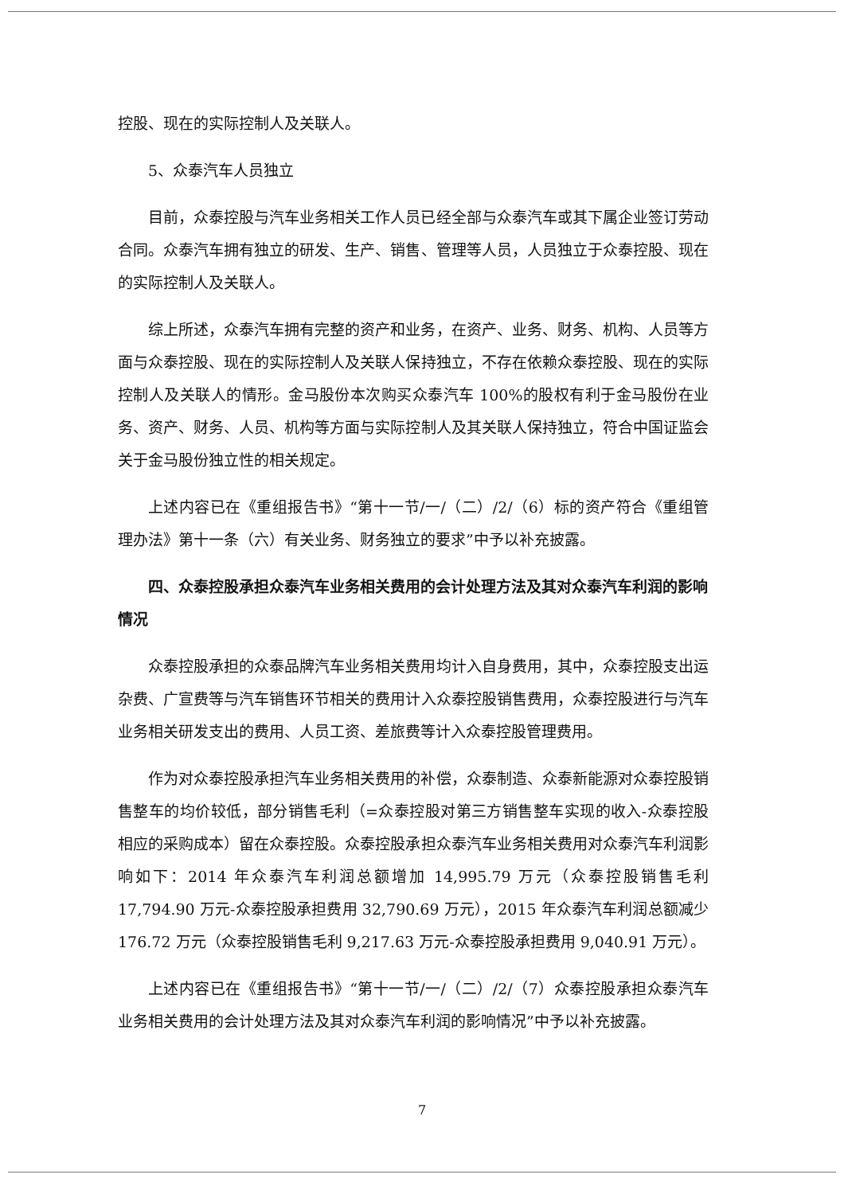控股、现在的实际控制人及关联人。
5、众泰汽车人员独立
目前，众泰控股与汽车业务相关工作人员已经全部与众泰汽车或其下属企业签订劳动合同。众泰汽车拥有独立的研发、生产、销售、管理等人员，人员独立于众泰控股、现在的实际控制人及关联人。
综上所述，众泰汽车拥有完整的资产和业务，在资产、业务、财务、机构、人员等方面与众泰控股、现在的实际控制人及关联人保持独立，不存在依赖众泰控股、现在的实际控制人及关联人的情形。金马股份本次购买众泰汽车 100%的股权有利于金马股份在业务、资产、财务、人员、机构等方面与实际控制人及其关联人保持独立，符合中国证监会关于金马股份独立性的相关规定。
上述内容已在《重组报告书》“第十一节/一/（二）/2/（6）标的资产符合《重组管理办法》第十一条（六）有关业务、财务独立的要求”中予以补充披露。
四、众泰控股承担众泰汽车业务相关费用的会计处理方法及其对众泰汽车利润的影响情况
众泰控股承担的众泰品牌汽车业务相关费用均计入自身费用，其中，众泰控股支出运杂费、广宣费等与汽车销售环节相关的费用计入众泰控股销售费用，众泰控股进行与汽车业务相关研发支出的费用、人员工资、差旅费等计入众泰控股管理费用。
作为对众泰控股承担汽车业务相关费用的补偿，众泰制造、众泰新能源对众泰控股销售整车的均价较低，部分销售毛利（=众泰控股对第三方销售整车实现的收入-众泰控股相应的采购成本）留在众泰控股。众泰控股承担众泰汽车业务相关费用对众泰汽车利润影响如下：2014 年众泰汽车利润总额增加 14,995.79 万元（众泰控股销售毛利 17,794.90 万元-众泰控股承担费用 32,790.69 万元），2015 年众泰汽车利润总额减少 176.72 万元（众泰控股销售毛利 9,217.63 万元-众泰控股承担费用 9,040.91 万元）。
上述内容已在《重组报告书》“第十一节/一/（二）/2/（7）众泰控股承担众泰汽车业务相关费用的会计处理方法及其对众泰汽车利润的影响情况”中予以补充披露。
7